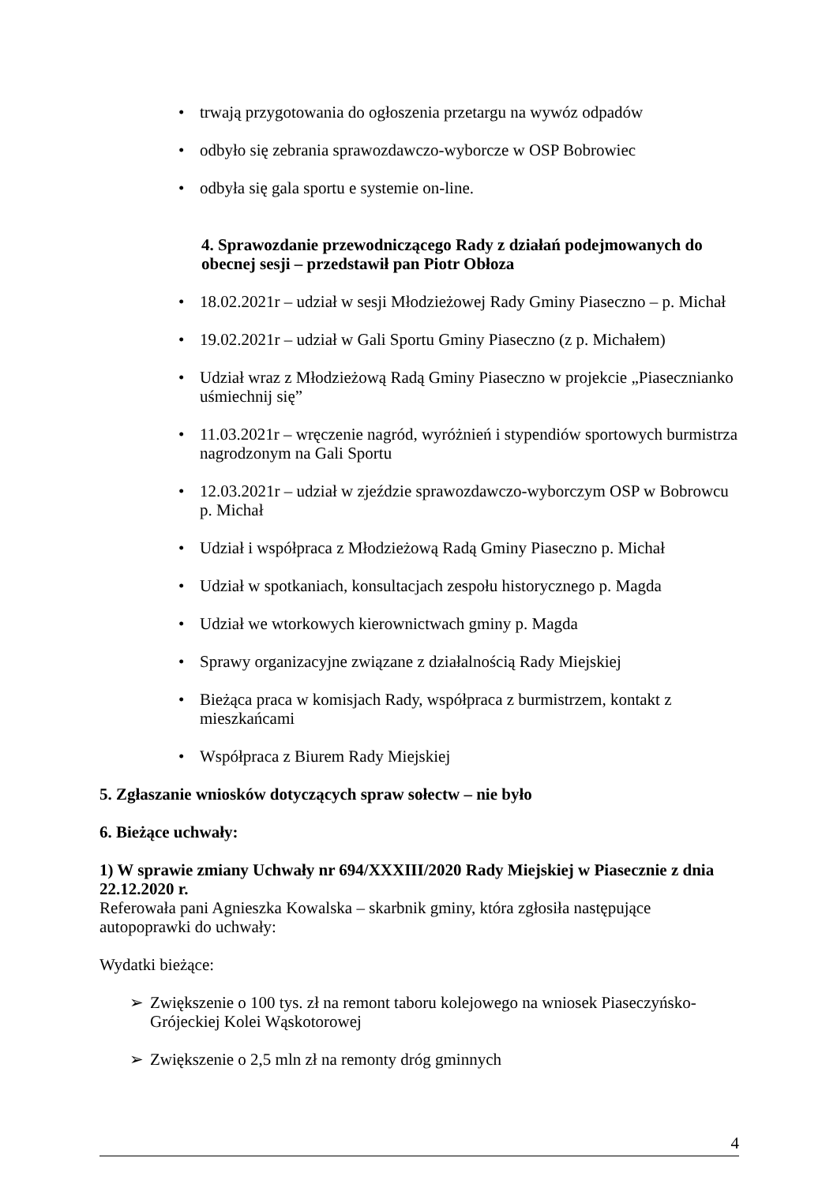• trwają przygotowania do ogłoszenia przetargu na wywóz odpadów
• odbyło się zebrania sprawozdawczo-wyborcze w OSP Bobrowiec
• odbyła się gala sportu e systemie on-line.
4. Sprawozdanie przewodniczącego Rady z działań podejmowanych do obecnej sesji – przedstawił pan Piotr Obłoza
• 18.02.2021r – udział w sesji Młodzieżowej Rady Gminy Piaseczno – p. Michał
• 19.02.2021r – udział w Gali Sportu Gminy Piaseczno (z p. Michałem)
• Udział wraz z Młodzieżową Radą Gminy Piaseczno w projekcie „Piasecznianko uśmiechnij się”
• 11.03.2021r – wręczenie nagród, wyróżnień i stypendiów sportowych burmistrza nagrodzonym na Gali Sportu
• 12.03.2021r – udział w zjeździe sprawozdawczo-wyborczym OSP w Bobrowcu p. Michał
• Udział i współpraca z Młodzieżową Radą Gminy Piaseczno p. Michał
• Udział w spotkaniach, konsultacjach zespołu historycznego p. Magda
• Udział we wtorkowych kierownictwach gminy p. Magda
• Sprawy organizacyjne związane z działalnością Rady Miejskiej
• Bieżąca praca w komisjach Rady, współpraca z burmistrzem, kontakt z mieszkańcami
• Współpraca z Biurem Rady Miejskiej
5. Zgłaszanie wniosków dotyczących spraw sołectw – nie było
6. Bieżące uchwały:
1) W sprawie zmiany Uchwały nr 694/XXXIII/2020 Rady Miejskiej w Piasecznie z dnia 22.12.2020 r.
Referowała pani Agnieszka Kowalska – skarbnik gminy, która zgłosiła następujące autopoprawki do uchwały:
Wydatki bieżące:
➢ Zwiększenie o 100 tys. zł na remont taboru kolejowego na wniosek Piaseczyńsko-Grójeckiej Kolei Wąskotorowej
➢ Zwiększenie o 2,5 mln zł na remonty dróg gminnych
4